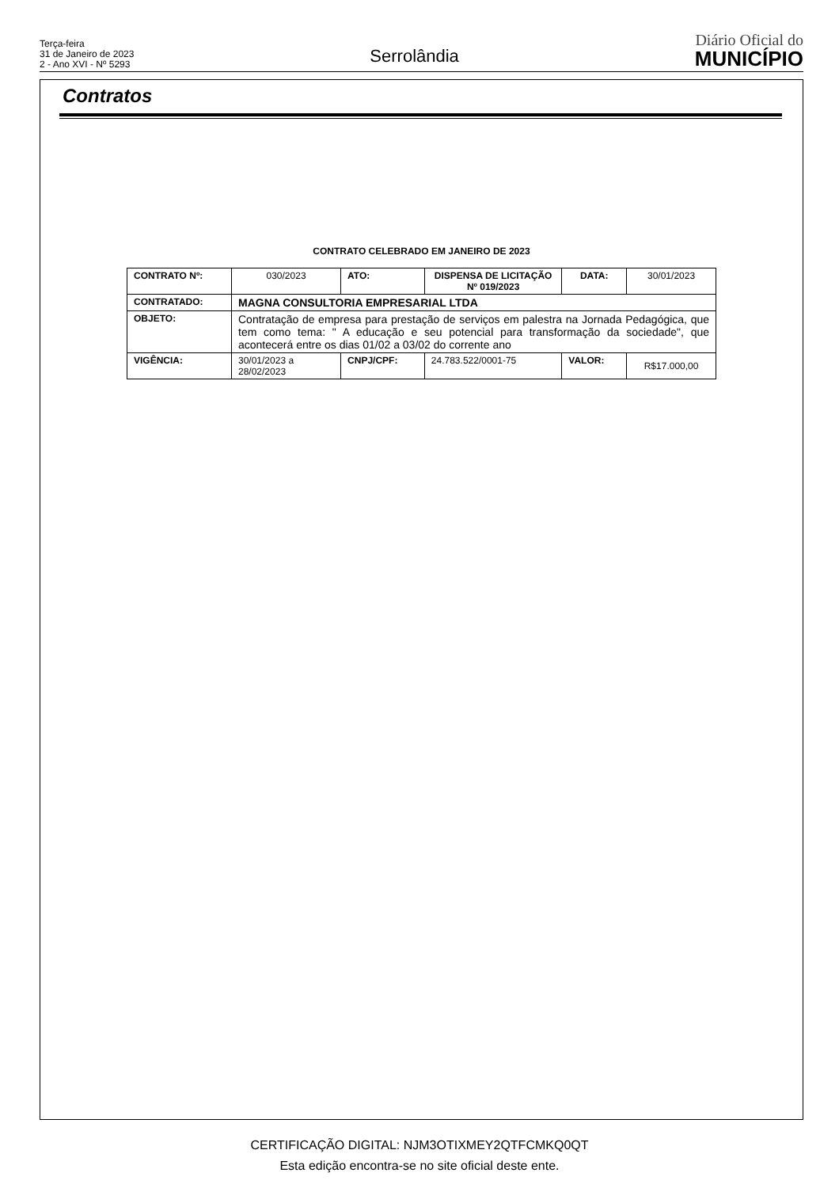Terça-feira
31 de Janeiro de 2023
2 - Ano XVI - Nº 5293
Serrolândia
Diário Oficial do
MUNICÍPIO
Contratos
CONTRATO CELEBRADO EM JANEIRO DE 2023
| CONTRATO Nº: | 030/2023 | | ATO: | DISPENSA DE LICITAÇÃO Nº 019/2023 | DATA: | 30/01/2023 |
| CONTRATADO: | MAGNA CONSULTORIA EMPRESARIAL LTDA | | | | | |
| OBJETO: | Contratação de empresa para prestação de serviços em palestra na Jornada Pedagógica, que tem como tema: " A educação e seu potencial para transformação da sociedade", que acontecerá entre os dias 01/02 a 03/02 do corrente ano | | | | | |
| VIGÊNCIA: | 30/01/2023 a 28/02/2023 | CNPJ/CPF: | | 24.783.522/0001-75 | VALOR: | R$17.000,00 |
CERTIFICAÇÃO DIGITAL: NJM3OTIXMEY2QTFCMKQ0QT
Esta edição encontra-se no site oficial deste ente.